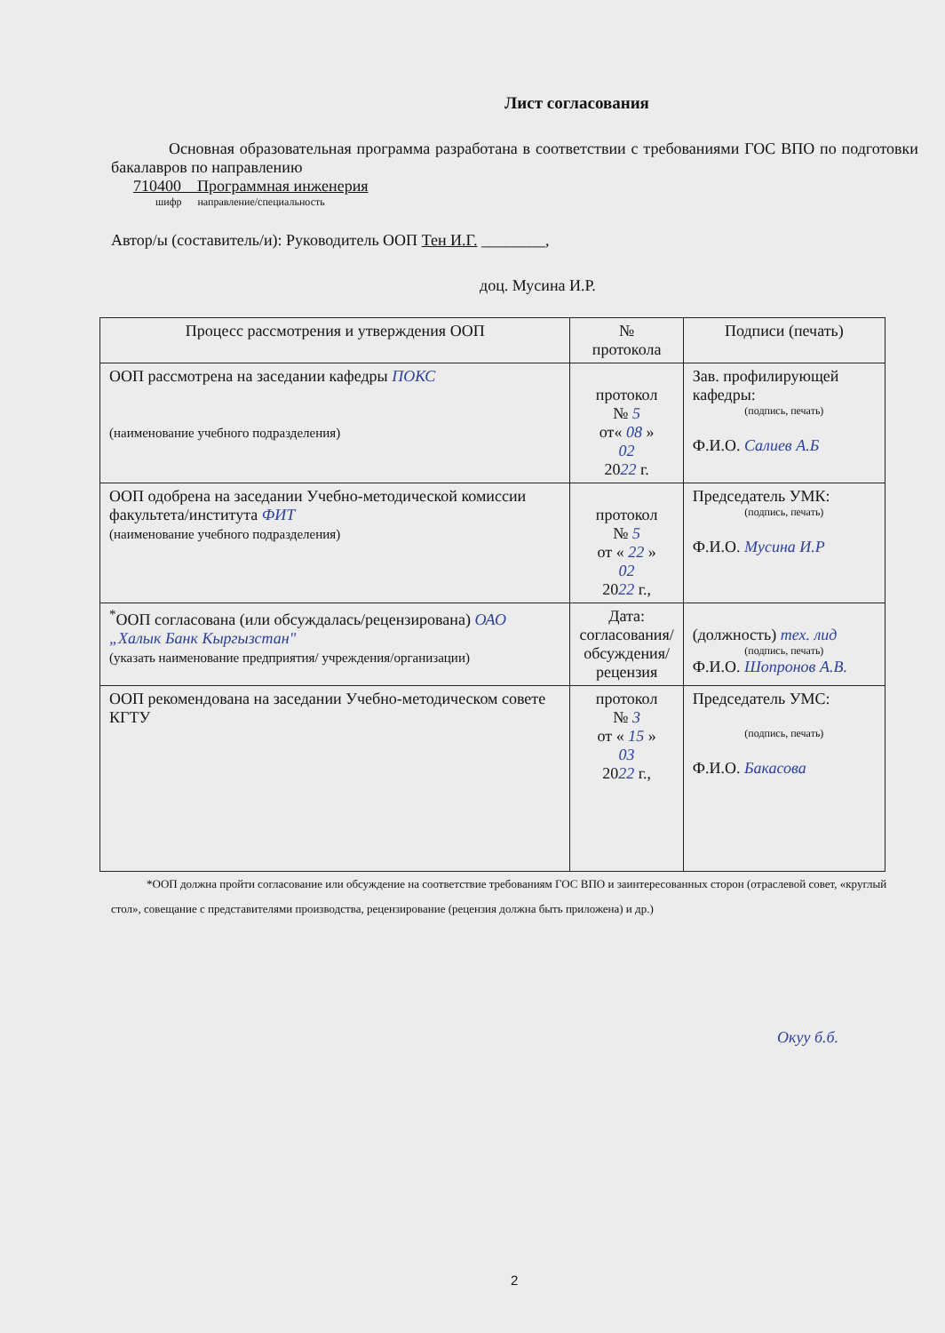Лист согласования
Основная образовательная программа разработана в соответствии с требованиями ГОС ВПО по подготовки бакалавров по направлению
710400 Программная инженерия
шифр направление/специальность
Автор/ы (составитель/и): Руководитель ООП Тен И.Г. ________,
доц. Мусина И.Р.
| Процесс рассмотрения и утверждения ООП | № протокола | Подписи (печать) |
| ООП рассмотрена на заседании кафедры ПОКС (наименование учебного подразделения) | протокол № 5 от« 08 » 02 20 22 г. | Зав. профилирующей кафедры: (подпись, печать) Ф.И.О. Салиев А.Б |
| ООП одобрена на заседании Учебно-методической комиссии факультета/института ФИТ (наименование учебного подразделения) | протокол № 5 от « 22 » 02 20 22 г., | Председатель УМК: (подпись, печать) Ф.И.О. Мусина И.Р |
| <sup>*</sup> ООП согласована (или обсуждалась/рецензирована) ОАО „Халык Банк Кыргызстан" (указать наименование предприятия/ учреждения/организации) | Дата: согласования/ обсуждения/ рецензия | (должность) тех. лид (подпись, печать) Ф.И.О. Шопронов А.В. |
| ООП рекомендована на заседании Учебно-методическом совете КГТУ | протокол № 3 от « 15 » 03 20 22 г., | Председатель УМС: (подпись, печать) Ф.И.О. Бакасова |
*ООП должна пройти согласование или обсуждение на соответствие требованиям ГОС ВПО и заинтересованных сторон (отраслевой совет, «круглый стол», совещание с представителями производства, рецензирование (рецензия должна быть приложена) и др.)
Окуу б.б.
2